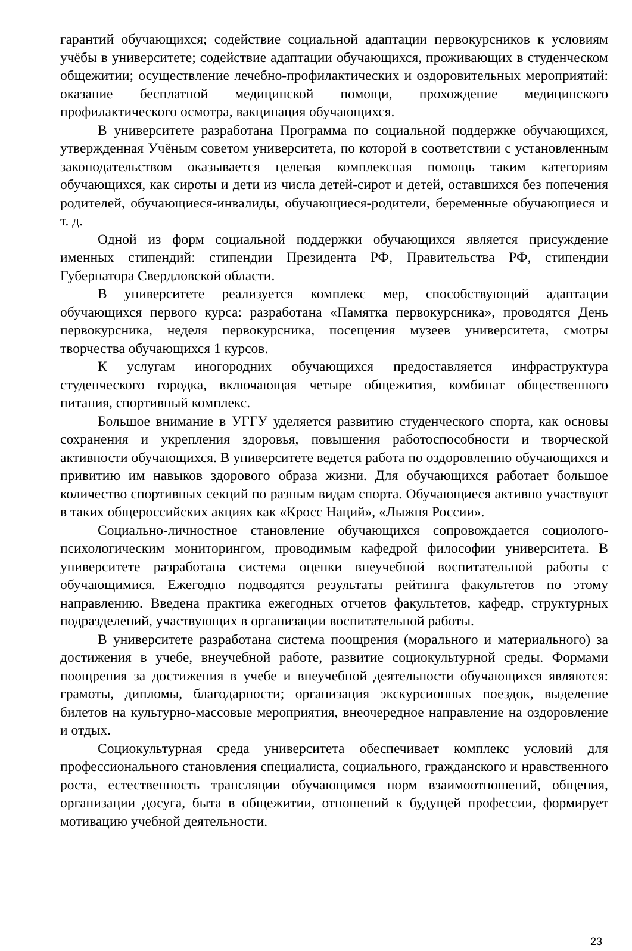гарантий обучающихся; содействие социальной адаптации первокурсников к условиям учёбы в университете; содействие адаптации обучающихся, проживающих в студенческом общежитии; осуществление лечебно-профилактических и оздоровительных мероприятий: оказание бесплатной медицинской помощи, прохождение медицинского профилактического осмотра, вакцинация обучающихся.
В университете разработана Программа по социальной поддержке обучающихся, утвержденная Учёным советом университета, по которой в соответствии с установленным законодательством оказывается целевая комплексная помощь таким категориям обучающихся, как сироты и дети из числа детей-сирот и детей, оставшихся без попечения родителей, обучающиеся-инвалиды, обучающиеся-родители, беременные обучающиеся и т. д.
Одной из форм социальной поддержки обучающихся является присуждение именных стипендий: стипендии Президента РФ, Правительства РФ, стипендии Губернатора Свердловской области.
В университете реализуется комплекс мер, способствующий адаптации обучающихся первого курса: разработана «Памятка первокурсника», проводятся День первокурсника, неделя первокурсника, посещения музеев университета, смотры творчества обучающихся 1 курсов.
К услугам иногородних обучающихся предоставляется инфраструктура студенческого городка, включающая четыре общежития, комбинат общественного питания, спортивный комплекс.
Большое внимание в УГГУ уделяется развитию студенческого спорта, как основы сохранения и укрепления здоровья, повышения работоспособности и творческой активности обучающихся. В университете ведется работа по оздоровлению обучающихся и привитию им навыков здорового образа жизни. Для обучающихся работает большое количество спортивных секций по разным видам спорта. Обучающиеся активно участвуют в таких общероссийских акциях как «Кросс Наций», «Лыжня России».
Социально-личностное становление обучающихся сопровождается социолого-психологическим мониторингом, проводимым кафедрой философии университета. В университете разработана система оценки внеучебной воспитательной работы с обучающимися. Ежегодно подводятся результаты рейтинга факультетов по этому направлению. Введена практика ежегодных отчетов факультетов, кафедр, структурных подразделений, участвующих в организации воспитательной работы.
В университете разработана система поощрения (морального и материального) за достижения в учебе, внеучебной работе, развитие социокультурной среды. Формами поощрения за достижения в учебе и внеучебной деятельности обучающихся являются: грамоты, дипломы, благодарности; организация экскурсионных поездок, выделение билетов на культурно-массовые мероприятия, внеочередное направление на оздоровление и отдых.
Социокультурная среда университета обеспечивает комплекс условий для профессионального становления специалиста, социального, гражданского и нравственного роста, естественность трансляции обучающимся норм взаимоотношений, общения, организации досуга, быта в общежитии, отношений к будущей профессии, формирует мотивацию учебной деятельности.
23